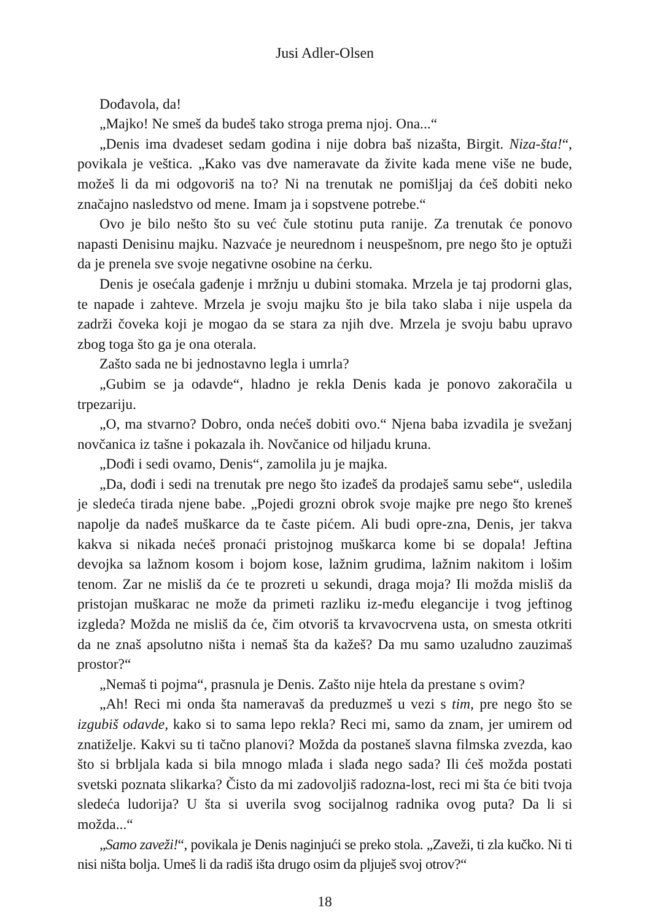Jusi Adler-Olsen
Dođavola, da!
„Majko! Ne smeš da budeš tako stroga prema njoj. Ona...“
„Denis ima dvadeset sedam godina i nije dobra baš nizašta, Birgit. Niza-šta!“, povikala je veštica. „Kako vas dve nameravate da živite kada mene više ne bude, možeš li da mi odgovoriš na to? Ni na trenutak ne pomišljaj da ćeš dobiti neko značajno nasledstvo od mene. Imam ja i sopstvene potrebe.“
Ovo je bilo nešto što su već čule stotinu puta ranije. Za trenutak će ponovo napasti Denisinu majku. Nazvaće je neurednom i neuspešnom, pre nego što je optuži da je prenela sve svoje negativne osobine na ćerku.
Denis je osećala gađenje i mržnju u dubini stomaka. Mrzela je taj prodorni glas, te napade i zahteve. Mrzela je svoju majku što je bila tako slaba i nije uspela da zadrži čoveka koji je mogao da se stara za njih dve. Mrzela je svoju babu upravo zbog toga što ga je ona oterala.
Zašto sada ne bi jednostavno legla i umrla?
„Gubim se ja odavde“, hladno je rekla Denis kada je ponovo zakoračila u trpezariju.
„O, ma stvarno? Dobro, onda nećeš dobiti ovo.“ Njena baba izvadila je svežanj novčanica iz tašne i pokazala ih. Novčanice od hiljadu kruna.
„Dođi i sedi ovamo, Denis“, zamolila ju je majka.
„Da, dođi i sedi na trenutak pre nego što izađeš da prodaješ samu sebe“, usledila je sledeća tirada njene babe. „Pojedi grozni obrok svoje majke pre nego što kreneš napolje da nađeš muškarce da te časte pićem. Ali budi opre-zna, Denis, jer takva kakva si nikada nećeš pronaći pristojnog muškarca kome bi se dopala! Jeftina devojka sa lažnom kosom i bojom kose, lažnim grudima, lažnim nakitom i lošim tenom. Zar ne misliš da će te prozreti u sekundi, draga moja? Ili možda misliš da pristojan muškarac ne može da primeti razliku iz-među elegancije i tvog jeftinog izgleda? Možda ne misliš da će, čim otvoriš ta krvavocrvena usta, on smesta otkriti da ne znaš apsolutno ništa i nemaš šta da kažeš? Da mu samo uzaludno zauzimaš prostor?“
„Nemaš ti pojma“, prasnula je Denis. Zašto nije htela da prestane s ovim?
„Ah! Reci mi onda šta nameravaš da preduzmeš u vezi s tim, pre nego što se izgubiš odavde, kako si to sama lepo rekla? Reci mi, samo da znam, jer umirem od znatiželje. Kakvi su ti tačno planovi? Možda da postaneš slavna filmska zvezda, kao što si brbljala kada si bila mnogo mlađa i slađa nego sada? Ili ćeš možda postati svetski poznata slikarka? Čisto da mi zadovoljiš radozna-lost, reci mi šta će biti tvoja sledeća ludorija? U šta si uverila svog socijalnog radnika ovog puta? Da li si možda...“
„Samo zaveži!“, povikala je Denis naginjući se preko stola. „Zaveži, ti zla kučko. Ni ti nisi ništa bolja. Umeš li da radiš išta drugo osim da pljuješ svoj otrov?“
18